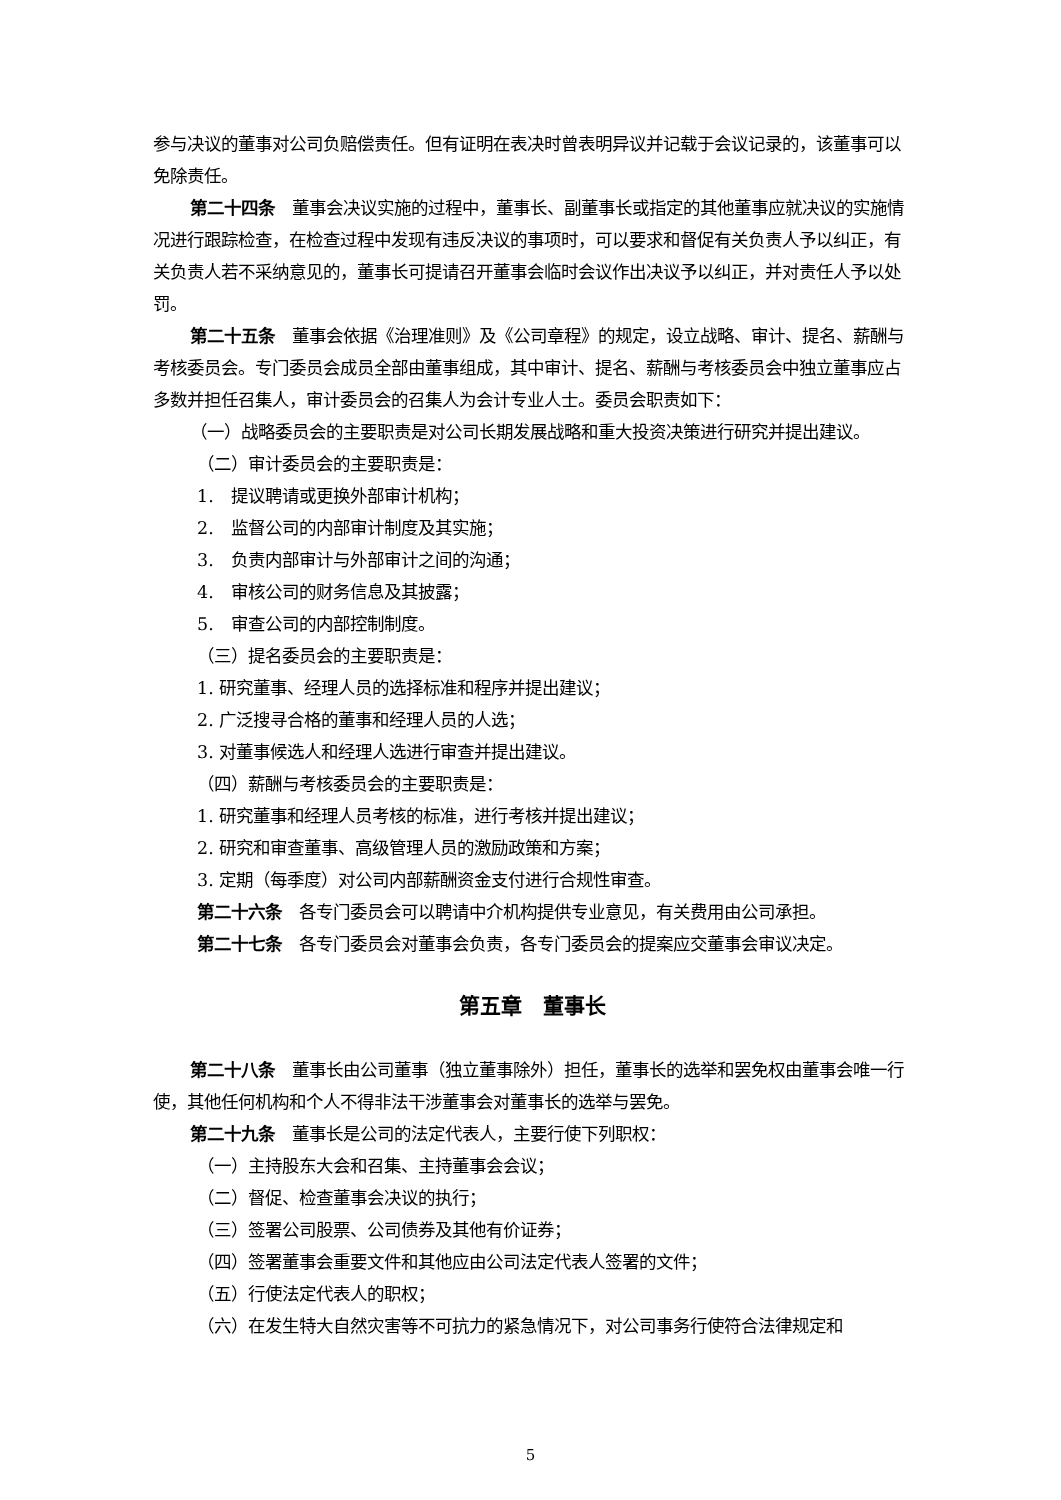参与决议的董事对公司负赔偿责任。但有证明在表决时曾表明异议并记载于会议记录的，该董事可以免除责任。
第二十四条　董事会决议实施的过程中，董事长、副董事长或指定的其他董事应就决议的实施情况进行跟踪检查，在检查过程中发现有违反决议的事项时，可以要求和督促有关负责人予以纠正，有关负责人若不采纳意见的，董事长可提请召开董事会临时会议作出决议予以纠正，并对责任人予以处罚。
第二十五条　董事会依据《治理准则》及《公司章程》的规定，设立战略、审计、提名、薪酬与考核委员会。专门委员会成员全部由董事组成，其中审计、提名、薪酬与考核委员会中独立董事应占多数并担任召集人，审计委员会的召集人为会计专业人士。委员会职责如下：
（一）战略委员会的主要职责是对公司长期发展战略和重大投资决策进行研究并提出建议。
（二）审计委员会的主要职责是：
1.　提议聘请或更换外部审计机构；
2.　监督公司的内部审计制度及其实施；
3.　负责内部审计与外部审计之间的沟通；
4.　审核公司的财务信息及其披露；
5.　审查公司的内部控制制度。
（三）提名委员会的主要职责是：
1. 研究董事、经理人员的选择标准和程序并提出建议；
2. 广泛搜寻合格的董事和经理人员的人选；
3. 对董事候选人和经理人选进行审查并提出建议。
（四）薪酬与考核委员会的主要职责是：
1. 研究董事和经理人员考核的标准，进行考核并提出建议；
2. 研究和审查董事、高级管理人员的激励政策和方案；
3. 定期（每季度）对公司内部薪酬资金支付进行合规性审查。
第二十六条　各专门委员会可以聘请中介机构提供专业意见，有关费用由公司承担。
第二十七条　各专门委员会对董事会负责，各专门委员会的提案应交董事会审议决定。
第五章　董事长
第二十八条　董事长由公司董事（独立董事除外）担任，董事长的选举和罢免权由董事会唯一行使，其他任何机构和个人不得非法干涉董事会对董事长的选举与罢免。
第二十九条　董事长是公司的法定代表人，主要行使下列职权：
（一）主持股东大会和召集、主持董事会会议；
（二）督促、检查董事会决议的执行；
（三）签署公司股票、公司债券及其他有价证券；
（四）签署董事会重要文件和其他应由公司法定代表人签署的文件；
（五）行使法定代表人的职权；
（六）在发生特大自然灾害等不可抗力的紧急情况下，对公司事务行使符合法律规定和
5